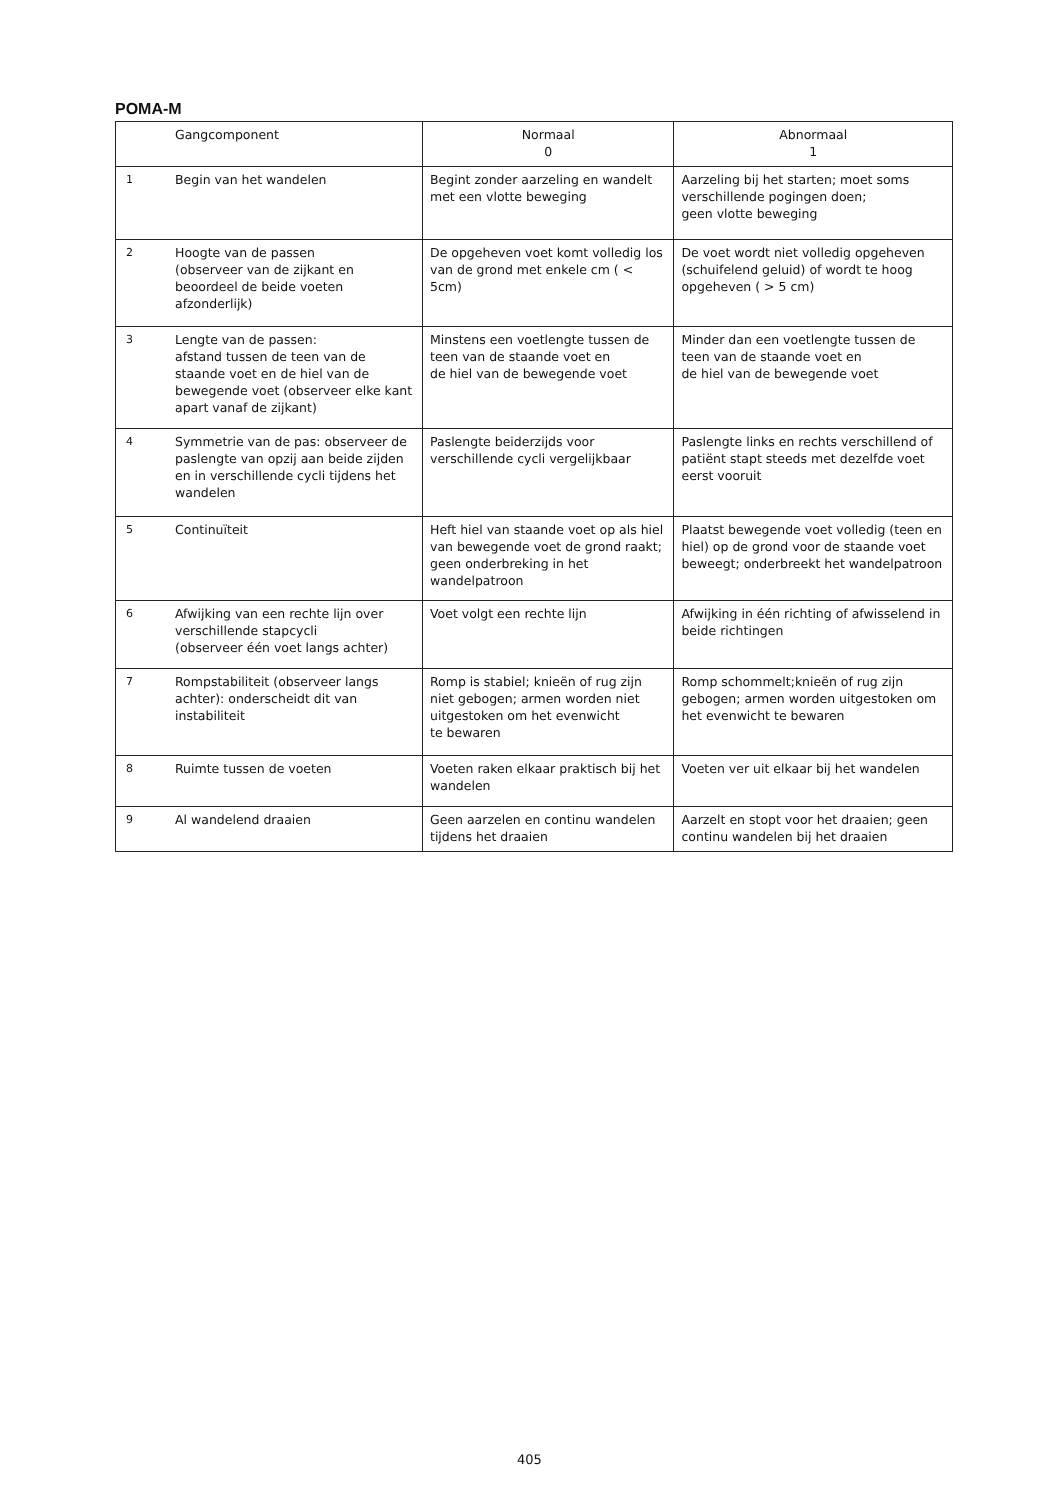POMA-M
| | Gangcomponent | Normaal 0 | Abnormaal 1 |
| --- | --- | --- | --- |
| 1 | Begin van het wandelen | Begint zonder aarzeling en wandelt met een vlotte beweging | Aarzeling bij het starten; moet soms verschillende pogingen doen; geen vlotte beweging |
| 2 | Hoogte van de passen (observeer van de zijkant en beoordeel de beide voeten afzonderlijk) | De opgeheven voet komt volledig los van de grond met enkele cm ( < 5cm) | De voet wordt niet volledig opgeheven (schuifelend geluid) of wordt te hoog opgeheven ( > 5 cm) |
| 3 | Lengte van de passen: afstand tussen de teen van de staande voet en de hiel van de bewegende voet (observeer elke kant apart vanaf de zijkant) | Minstens een voetlengte tussen de teen van de staande voet en de hiel van de bewegende voet | Minder dan een voetlengte tussen de teen van de staande voet en de hiel van de bewegende voet |
| 4 | Symmetrie van de pas: observeer de paslengte van opzij aan beide zijden en in verschillende cycli tijdens het wandelen | Paslengte beiderzijds voor verschillende cycli vergelijkbaar | Paslengte links en rechts verschillend of patiënt stapt steeds met dezelfde voet eerst vooruit |
| 5 | Continuïteit | Heft hiel van staande voet op als hiel van bewegende voet de grond raakt; geen onderbreking in het wandelpatroon | Plaatst bewegende voet volledig (teen en hiel) op de grond voor de staande voet beweegt; onderbreekt het wandelpatroon |
| 6 | Afwijking van een rechte lijn over verschillende stapcycli (observeer één voet langs achter) | Voet volgt een rechte lijn | Afwijking in één richting of afwisselend in beide richtingen |
| 7 | Rompstabiliteit (observeer langs achter): onderscheidt dit van instabiliteit | Romp is stabiel; knieën of rug zijn niet gebogen; armen worden niet uitgestoken om het evenwicht te bewaren | Romp schommelt;knieën of rug zijn gebogen; armen worden uitgestoken om het evenwicht te bewaren |
| 8 | Ruimte tussen de voeten | Voeten raken elkaar praktisch bij het wandelen | Voeten ver uit elkaar bij het wandelen |
| 9 | Al wandelend draaien | Geen aarzelen en continu wandelen tijdens het draaien | Aarzelt en stopt voor het draaien; geen continu wandelen bij het draaien |
405